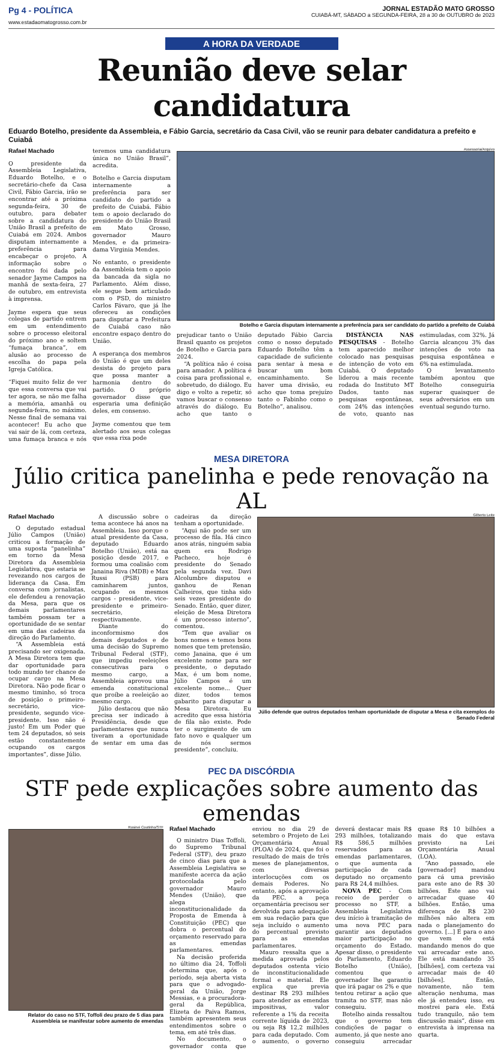Pg 4 - POLÍTICA
www.estadaomatogrosso.com.br
JORNAL ESTADÃO MATO GROSSO
CUIABÁ-MT, SÁBADO a SEGUNDA-FEIRA, 28 a 30 de OUTUBRO de 2023
A HORA DA VERDADE
Reunião deve selar candidatura
Eduardo Botelho, presidente da Assembleia, e Fábio Garcia, secretário da Casa Civil, vão se reunir para debater candidatura a prefeito e Cuiabá
Rafael Machado
O presidente da Assembleia Legislativa, Eduardo Botelho, e o secretário-chefe da Casa Civil, Fábio Garcia, irão se encontrar até a próxima segunda-feira, 30 de outubro, para debater sobre a candidatura do União Brasil a prefeito de Cuiabá em 2024. Ambos disputam internamente a preferência para encabeçar o projeto. A informação sobre o encontro foi dada pelo senador Jayme Campos na manhã de sexta-feira, 27 de outubro, em entrevista à imprensa.
Jayme espera que seus colegas de partido entrem em um entendimento sobre o processo eleitoral do próximo ano e soltem “fumaça branca”, em alusão ao processo de escolha do papa pela Igreja Católica.
“Fiquei muito feliz de ver que essa conversa que vai ter agora, se não me falha a memória, amanhã ou segunda-feira, no máximo. Nesse final de semana vai acontecer! Eu acho que vai sair de lá, com certeza, uma fumaça branca e nós teremos uma candidatura única no União Brasil”, acredita.
Botelho e Garcia disputam internamente a preferência para ser candidato do partido a prefeito de Cuiabá. Fábio tem o apoio declarado do presidente do União Brasil em Mato Grosso, governador Mauro Mendes, e da primeira-dama Virginia Mendes.
No entanto, o presidente da Assembleia tem o apoio da bancada da sigla no Parlamento. Além disso, ele segue bem articulado com o PSD, do ministro Carlos Fávaro, que já lhe ofereceu as condições para disputar a Prefeitura de Cuiabá caso não encontre espaço dentro do União.
A esperança dos membros do União é que um deles desista do projeto para que possa manter a harmonia dentro do partido. O próprio governador disse que esperaria uma definição deles, em consenso.
Jayme comentou que tem alertado aos seus colegas que essa rixa pode
Assessoria/Arquivo
Botelho e Garcia disputam internamente a preferência para ser candidato do partido a prefeito de Cuiabá
prejudicar tanto o União Brasil quanto os projetos de Botelho e Garcia para 2024.
“A política não é coisa para amador. A política é coisa para profissional e, sobretudo, do diálogo. Eu digo e volto a repetir, só vamos buscar o consenso através do diálogo. Eu acho que tanto o deputado Fábio Garcia como o nosso deputado Eduardo Botelho têm a capacidade de suficiente para sentar à mesa e buscar um bom encaminhamento. Se haver uma divisão, eu acho que toma prejuízo tanto o Fabinho como o Botelho”, analisou.
DISTÂNCIA NAS PESQUISAS - Botelho tem aparecido melhor colocado nas pesquisas de intenção de voto em Cuiabá. O deputado liderou a mais recente rodada do Instituto MT Dados, tanto nas pesquisas espontâneas, com 24% das intenções de voto, quanto nas estimuladas, com 32%. Já Garcia alcançou 3% das intenções de voto na pesquisa espontânea e 6% na estimulada.
O levantamento também apontou que Botelho conseguiria superar quaisquer de seus adversários em um eventual segundo turno.
MESA DIRETORA
Júlio critica panelinha e pede renovação na AL
Rafael Machado
O deputado estadual Júlio Campos (União) criticou a formação de uma suposta “panelinha” em torno da Mesa Diretora da Assembleia Legislativa, que estaria se revezando nos cargos de liderança da Casa. Em conversa com jornalistas, ele defendeu a renovação da Mesa, para que os demais parlamentares também possam ter a oportunidade de se sentar em uma das cadeiras da direção do Parlamento.
“A Assembleia está precisando ser oxigenada. A Mesa Diretora tem que dar oportunidade para todo mundo ter chance de ocupar cargo na Mesa Diretora. Não pode ficar o mesmo timinho, só troca de posição o primeiro-secretário, vice-presidente, segundo vice-presidente. Isso não é justo! Em um Poder que tem 24 deputados, só seis estão constantemente ocupando os cargos importantes”, disse Júlio.
A discussão sobre o tema acontece há anos na Assembleia. Isso porque o atual presidente da Casa, deputado Eduardo Botelho (União), está na posição desde 2017, e formou uma coalisão com Janaina Riva (MDB) e Max Russi (PSB) para caminharem juntos, ocupando os mesmos cargos - presidente, vice-presidente e primeiro-secretário, respectivamente.
Diante do inconformismo dos demais deputados e de uma decisão do Supremo Tribunal Federal (STF), que impediu reeleições consecutivas para o mesmo cargo, a Assembleia aprovou uma emenda constitucional que proíbe a reeleição ao mesmo cargo.
Júlio destacou que não precisa ser indicado à Presidência, desde que parlamentares que nunca tiveram a oportunidade de sentar em uma das cadeiras da direção tenham a oportunidade.
“Aqui não pode ser um processo de fila. Há cinco anos atrás, ninguém sabia quem era Rodrigo Pacheco, hoje é presidente do Senado pela segunda vez. Davi Alcolumbre disputou e ganhou de Renan Calheiros, que tinha sido seis vezes presidente do Senado. Então, quer dizer, eleição de Mesa Diretora é um processo interno”, comentou.
“Tem que avaliar os bons nomes e temos bons nomes que tem pretensão, como Janaina, que é um excelente nome para ser presidente, o deputado Max, é um bom nome, Júlio Campos é um excelente nome... Quer dizer, todos temos gabarito para disputar a Mesa Diretora. Eu acredito que essa história de fila não existe. Pode ter o surgimento de um fato novo e qualquer um de nós sermos presidente”, concluiu.
Gilberto Leite
Júlio defende que outros deputados tenham oportunidade de disputar a Mesa e cita exemplos do Senado Federal
PEC DA DISCÓRDIA
STF pede explicações sobre aumento das emendas
Rosinei Coutinho/STF
Relator do caso no STF, Toffoli deu prazo de 5 dias para Assembleia se manifestar sobre aumento de emendas
Rafael Machado
O ministro Dias Toffoli, do Supremo Tribunal Federal (STF), deu prazo de cinco dias para que a Assembleia Legislativa se manifeste acerca da ação protocolada pelo governador Mauro Mendes (União), que alega inconstitucionalidade da Proposta de Emenda à Constituição (PEC) que dobra o percentual do orçamento reservado para as emendas parlamentares.
Na decisão proferida no último dia 24, Toffoli determina que, após o período, seja aberta vista para que o advogado-geral da União, Jorge Messias, e a procuradora-geral da República, Elizeta de Paiva Ramos, também apresentem seus entendimentos sobre o tema, em até três dias.
No documento, o governador conta que enviou no dia 29 de setembro o Projeto de Lei Orçamentária Anual (PLOA) de 2024, que foi o resultado de mais de três meses de planejamentos, com diversas interlocuções com os demais Poderes. No entanto, após a aprovação da PEC, a peça orçamentária precisou ser devolvida para adequação em sua redação para que seja incluído o aumento do percentual previsto para as emendas parlamentares.
Mauro ressalta que a medida aprovada pelos deputados ostenta vício de inconstitucionalidade formal e material. Ele explica que previa destinar R$ 293 milhões para atender as emendas impositivas, valor referente a 1% da receita corrente líquida de 2023, ou seja R$ 12,2 milhões para cada deputado. Com o aumento, o governo deverá destacar mais R$ 293 milhões, totalizando R$ 586,5 milhões reservados para as emendas parlamentares, o que aumenta a participação de cada deputado no orçamento para R$ 24,4 milhões.
NOVA PEC - Com receio de perder o processo no STF, a Assembleia Legislativa deu início à tramitação de uma nova PEC para garantir aos deputados maior participação no orçamento do Estado. Apesar disso, o presidente do Parlamento, Eduardo Botelho (União), comentou que o governador lhe garantiu que irá pagar os 2% e que tentou retirar a ação que tramita no STF, mas não conseguiu.
Botelho ainda ressaltou que o governo tem condições de pagar o aumento, já que neste ano conseguiu arrecadar quase R$ 10 bilhões a mais do que estava previsto na Lei Orçamentária Anual (LOA).
“Ano passado, ele [governador] mandou para cá uma previsão para este ano de R$ 30 bilhões. Este ano vai arrecadar quase 40 bilhões. Então, uma diferença de R$ 230 milhões não altera em nada o planejamento do governo. [...] E para o ano que vem ele está mandando menos do que vai arrecadar este ano. Ele está mandando 35 [bilhões], com certeza vai arrecadar mais de 40 [bilhões]. Então, novamente, não tem alteração nenhuma, mas ele já entendeu isso, eu mostrei para ele. Está tudo tranquilo, não tem discussão mais”, disse em entrevista à imprensa na quarta.